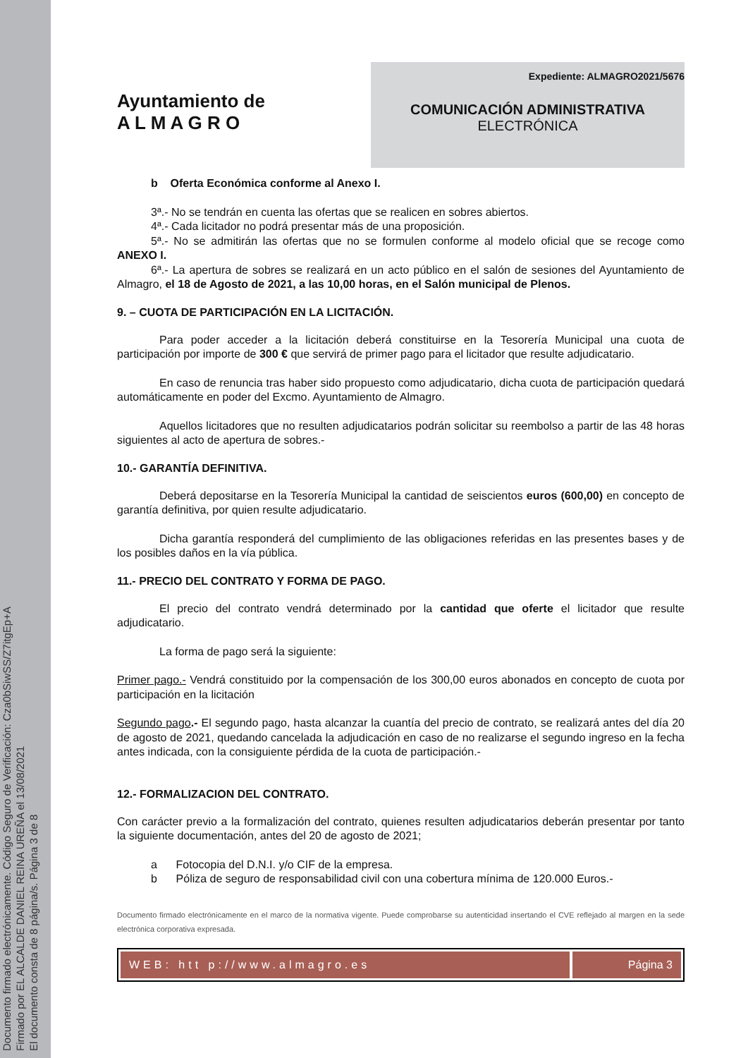Documento firmado electrónicamente. Código Seguro de Verificación: Cza0bSiwSS/Z7itgEp+A
Firmado por EL ALCALDE DANIEL REINA UREÑA el 13/08/2021
El documento consta de 8 página/s. Página 3 de 8
Ayuntamiento de
A L M A G R O
Expediente: ALMAGRO2021/5676
COMUNICACIÓN ADMINISTRATIVA
ELECTRÓNICA
b Oferta Económica conforme al Anexo I.
3ª.- No se tendrán en cuenta las ofertas que se realicen en sobres abiertos.
4ª.- Cada licitador no podrá presentar más de una proposición.
5ª.- No se admitirán las ofertas que no se formulen conforme al modelo oficial que se recoge como ANEXO I.
6ª.- La apertura de sobres se realizará en un acto público en el salón de sesiones del Ayuntamiento de Almagro, el 18 de Agosto de 2021, a las 10,00 horas, en el Salón municipal de Plenos.
9. – CUOTA DE PARTICIPACIÓN EN LA LICITACIÓN.
Para poder acceder a la licitación deberá constituirse en la Tesorería Municipal una cuota de participación por importe de 300 € que servirá de primer pago para el licitador que resulte adjudicatario.
En caso de renuncia tras haber sido propuesto como adjudicatario, dicha cuota de participación quedará automáticamente en poder del Excmo. Ayuntamiento de Almagro.
Aquellos licitadores que no resulten adjudicatarios podrán solicitar su reembolso a partir de las 48 horas siguientes al acto de apertura de sobres.-
10.- GARANTÍA DEFINITIVA.
Deberá depositarse en la Tesorería Municipal la cantidad de seiscientos euros (600,00) en concepto de garantía definitiva, por quien resulte adjudicatario.
Dicha garantía responderá del cumplimiento de las obligaciones referidas en las presentes bases y de los posibles daños en la vía pública.
11.- PRECIO DEL CONTRATO Y FORMA DE PAGO.
El precio del contrato vendrá determinado por la cantidad que oferte el licitador que resulte adjudicatario.
La forma de pago será la siguiente:
Primer pago.- Vendrá constituido por la compensación de los 300,00 euros abonados en concepto de cuota por participación en la licitación
Segundo pago.- El segundo pago, hasta alcanzar la cuantía del precio de contrato, se realizará antes del día 20 de agosto de 2021, quedando cancelada la adjudicación en caso de no realizarse el segundo ingreso en la fecha antes indicada, con la consiguiente pérdida de la cuota de participación.-
12.- FORMALIZACION DEL CONTRATO.
Con carácter previo a la formalización del contrato, quienes resulten adjudicatarios deberán presentar por tanto la siguiente documentación, antes del 20 de agosto de 2021;
a Fotocopia del D.N.I. y/o CIF de la empresa.
b Póliza de seguro de responsabilidad civil con una cobertura mínima de 120.000 Euros.-
Documento firmado electrónicamente en el marco de la normativa vigente. Puede comprobarse su autenticidad insertando el CVE reflejado al margen en la sede electrónica corporativa expresada.
WEB: htt p://www.almagro.es Página 3